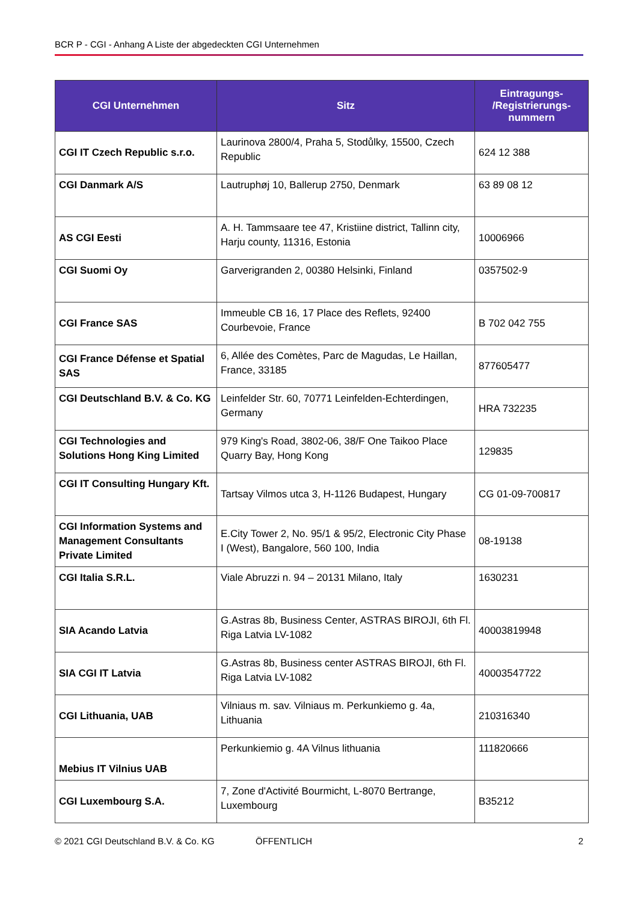BCR P - CGI - Anhang A Liste der abgedeckten CGI Unternehmen
| CGI Unternehmen | Sitz | Eintragungs- /Registrierungs- nummern |
| --- | --- | --- |
| CGI IT Czech Republic s.r.o. | Laurinova 2800/4, Praha 5, Stodůlky, 15500, Czech Republic | 624 12 388 |
| CGI Danmark A/S | Lautruphøj 10, Ballerup 2750, Denmark | 63 89 08 12 |
| AS CGI Eesti | A. H. Tammsaare tee 47, Kristiine district, Tallinn city, Harju county, 11316, Estonia | 10006966 |
| CGI Suomi Oy | Garverigranden 2, 00380 Helsinki, Finland | 0357502-9 |
| CGI France SAS | Immeuble CB 16, 17 Place des Reflets, 92400 Courbevoie, France | B 702 042 755 |
| CGI France Défense et Spatial SAS | 6, Allée des Comètes, Parc de Magudas, Le Haillan, France, 33185 | 877605477 |
| CGI Deutschland B.V. & Co. KG | Leinfelder Str. 60, 70771 Leinfelden-Echterdingen, Germany | HRA 732235 |
| CGI Technologies and Solutions Hong King Limited | 979 King's Road, 3802-06, 38/F One Taikoo Place Quarry Bay, Hong Kong | 129835 |
| CGI IT Consulting Hungary Kft. | Tartsay Vilmos utca 3, H-1126 Budapest, Hungary | CG 01-09-700817 |
| CGI Information Systems and Management Consultants Private Limited | E.City Tower 2, No. 95/1 & 95/2, Electronic City Phase I (West), Bangalore, 560 100, India | 08-19138 |
| CGI Italia S.R.L. | Viale Abruzzi n. 94 – 20131 Milano, Italy | 1630231 |
| SIA Acando Latvia | G.Astras 8b, Business Center, ASTRAS BIROJI, 6th Fl. Riga Latvia LV-1082 | 40003819948 |
| SIA CGI IT Latvia | G.Astras 8b, Business center ASTRAS BIROJI, 6th Fl. Riga Latvia LV-1082 | 40003547722 |
| CGI Lithuania, UAB | Vilniaus m. sav. Vilniaus m. Perkunkiemo g. 4a, Lithuania | 210316340 |
| Mebius IT Vilnius UAB | Perkunkiemio g. 4A Vilnus lithuania | 111820666 |
| CGI Luxembourg S.A. | 7, Zone d'Activité Bourmicht, L-8070 Bertrange, Luxembourg | B35212 |
© 2021 CGI Deutschland B.V. & Co. KG ÖFFENTLICH 2